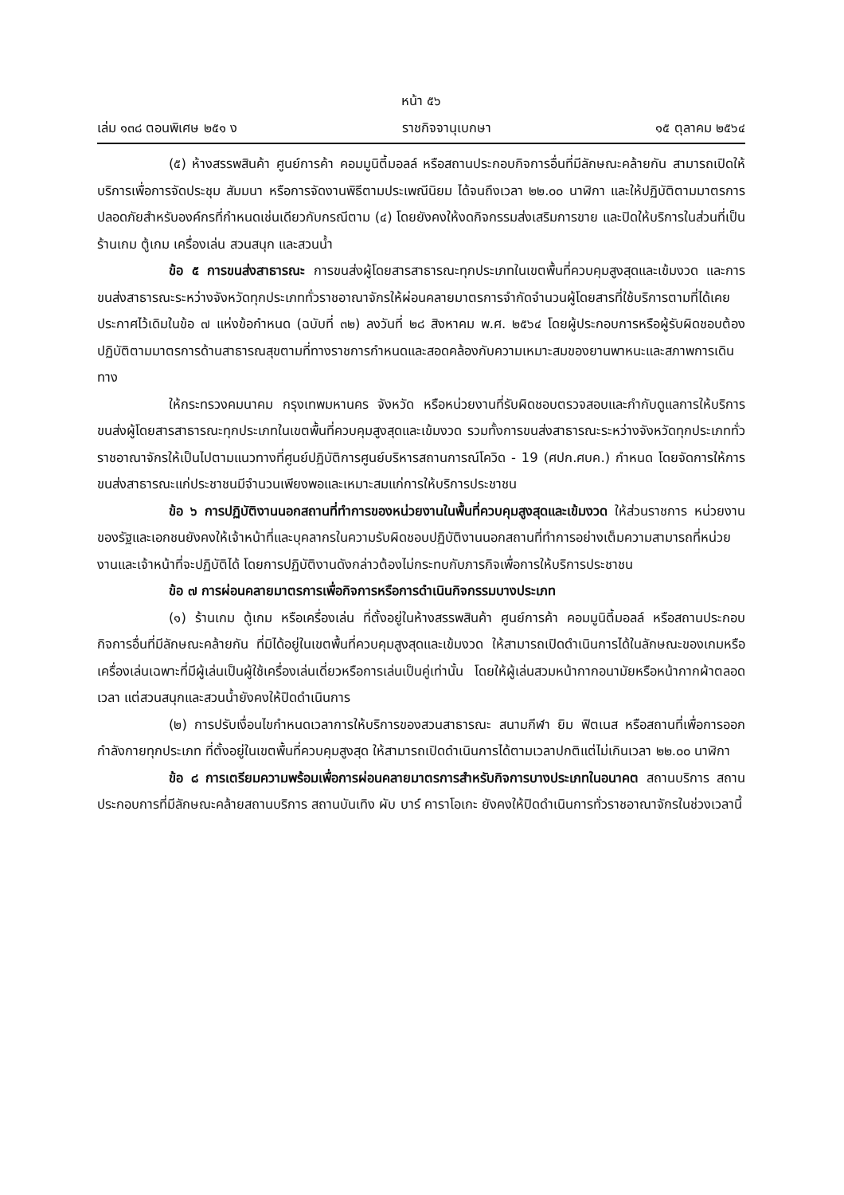หน้า ๕๖
เล่ม ๑๓๘ ตอนพิเศษ ๒๕๑ ง ราชกิจจานุเบกษา ๑๕ ตุลาคม ๒๕๖๔
(๕) ห้างสรรพสินค้า ศูนย์การค้า คอมมูนิตี้มอลล์ หรือสถานประกอบกิจการอื่นที่มีลักษณะคล้ายกัน สามารถเปิดให้บริการเพื่อการจัดประชุม สัมมนา หรือการจัดงานพิธีตามประเพณีนิยม ได้จนถึงเวลา ๒๒.๐๐ นาฬิกา และให้ปฏิบัติตามมาตรการปลอดภัยสำหรับองค์กรที่กำหนดเช่นเดียวกับกรณีตาม (๔) โดยยังคงให้งดกิจกรรมส่งเสริมการขาย และปิดให้บริการในส่วนที่เป็นร้านเกม ตู้เกม เครื่องเล่น สวนสนุก และสวนน้ำ
ข้อ ๕ การขนส่งสาธารณะ การขนส่งผู้โดยสารสาธารณะทุกประเภทในเขตพื้นที่ควบคุมสูงสุดและเข้มงวด และการขนส่งสาธารณะระหว่างจังหวัดทุกประเภททั่วราชอาณาจักรให้ผ่อนคลายมาตรการจำกัดจำนวนผู้โดยสารที่ใช้บริการตามที่ได้เคยประกาศไว้เดิมในข้อ ๗ แห่งข้อกำหนด (ฉบับที่ ๓๒) ลงวันที่ ๒๘ สิงหาคม พ.ศ. ๒๕๖๔ โดยผู้ประกอบการหรือผู้รับผิดชอบต้องปฏิบัติตามมาตรการด้านสาธารณสุขตามที่ทางราชการกำหนดและสอดคล้องกับความเหมาะสมของยานพาหนะและสภาพการเดินทาง
ให้กระทรวงคมนาคม กรุงเทพมหานคร จังหวัด หรือหน่วยงานที่รับผิดชอบตรวจสอบและกำกับดูแลการให้บริการขนส่งผู้โดยสารสาธารณะทุกประเภทในเขตพื้นที่ควบคุมสูงสุดและเข้มงวด รวมทั้งการขนส่งสาธารณะระหว่างจังหวัดทุกประเภททั่วราชอาณาจักรให้เป็นไปตามแนวทางที่ศูนย์ปฏิบัติการศูนย์บริหารสถานการณ์โควิด - 19 (ศปก.ศบค.) กำหนด โดยจัดการให้การขนส่งสาธารณะแก่ประชาชนมีจำนวนเพียงพอและเหมาะสมแก่การให้บริการประชาชน
ข้อ ๖ การปฏิบัติงานนอกสถานที่ทำการของหน่วยงานในพื้นที่ควบคุมสูงสุดและเข้มงวด ให้ส่วนราชการ หน่วยงานของรัฐและเอกชนยังคงให้เจ้าหน้าที่และบุคลากรในความรับผิดชอบปฏิบัติงานนอกสถานที่ทำการอย่างเต็มความสามารถที่หน่วยงานและเจ้าหน้าที่จะปฏิบัติได้ โดยการปฏิบัติงานดังกล่าวต้องไม่กระทบกับภารกิจเพื่อการให้บริการประชาชน
ข้อ ๗ การผ่อนคลายมาตรการเพื่อกิจการหรือการดำเนินกิจกรรมบางประเภท
(๑) ร้านเกม ตู้เกม หรือเครื่องเล่น ที่ตั้งอยู่ในห้างสรรพสินค้า ศูนย์การค้า คอมมูนิตี้มอลล์ หรือสถานประกอบกิจการอื่นที่มีลักษณะคล้ายกัน ที่มิได้อยู่ในเขตพื้นที่ควบคุมสูงสุดและเข้มงวด ให้สามารถเปิดดำเนินการได้ในลักษณะของเกมหรือเครื่องเล่นเฉพาะที่มีผู้เล่นเป็นผู้ใช้เครื่องเล่นเดี่ยวหรือการเล่นเป็นคู่เท่านั้น โดยให้ผู้เล่นสวมหน้ากากอนามัยหรือหน้ากากผ้าตลอดเวลา แต่สวนสนุกและสวนน้ำยังคงให้ปิดดำเนินการ
(๒) การปรับเงื่อนไขกำหนดเวลาการให้บริการของสวนสาธารณะ สนามกีฬา ยิม ฟิตเนส หรือสถานที่เพื่อการออกกำลังกายทุกประเภท ที่ตั้งอยู่ในเขตพื้นที่ควบคุมสูงสุด ให้สามารถเปิดดำเนินการได้ตามเวลาปกติแต่ไม่เกินเวลา ๒๒.๐๐ นาฬิกา
ข้อ ๘ การเตรียมความพร้อมเพื่อการผ่อนคลายมาตรการสำหรับกิจการบางประเภทในอนาคต สถานบริการ สถานประกอบการที่มีลักษณะคล้ายสถานบริการ สถานบันเทิง ผับ บาร์ คาราโอเกะ ยังคงให้ปิดดำเนินการทั่วราชอาณาจักรในช่วงเวลานี้